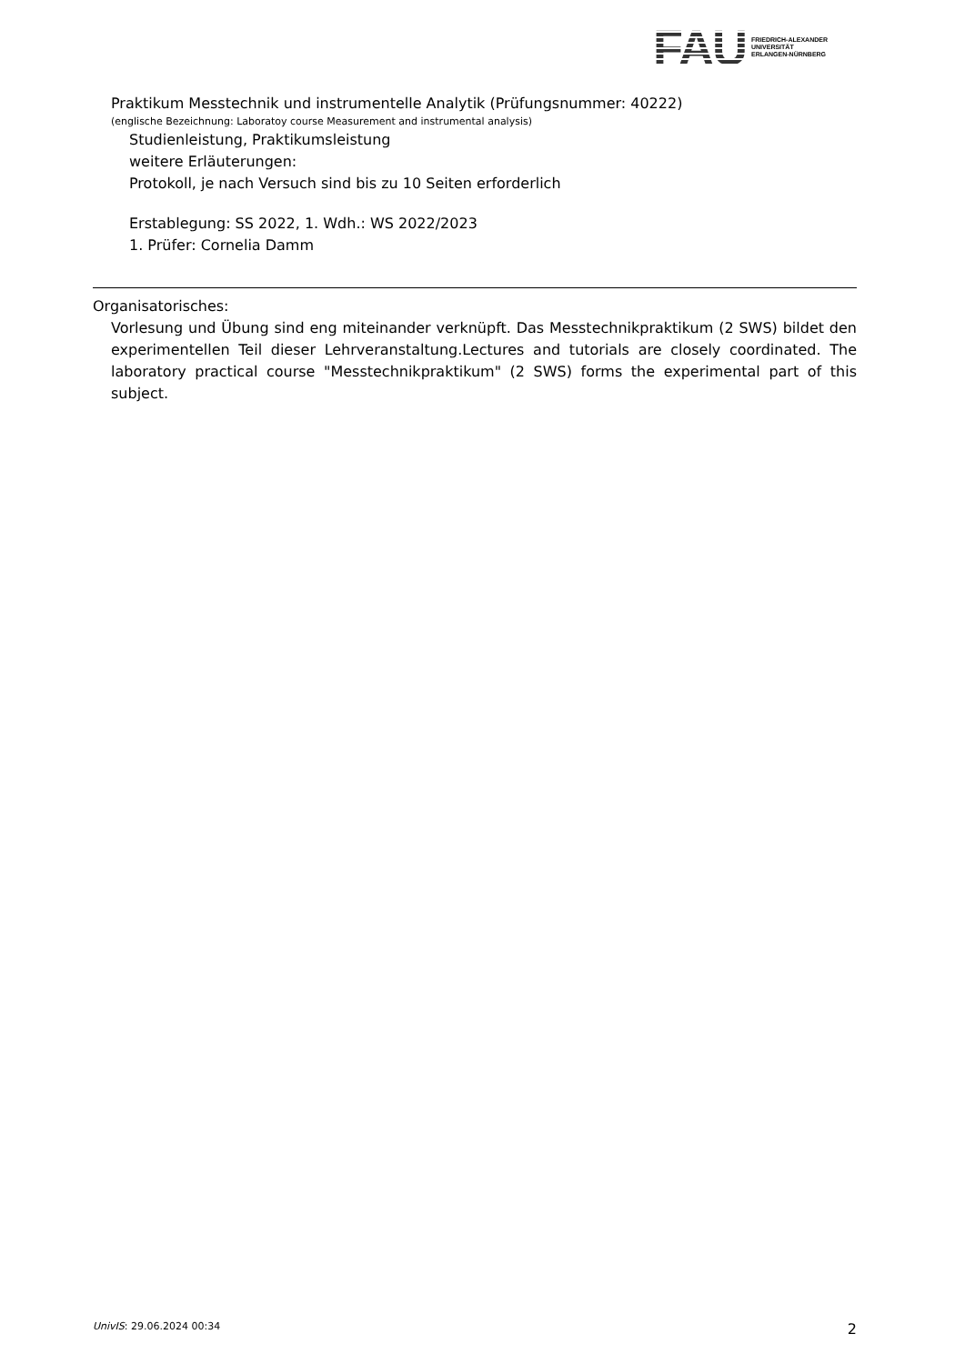FAU
FRIEDRICH-ALEXANDER
UNIVERSITÄT
ERLANGEN-NÜRNBERG
Praktikum Messtechnik und instrumentelle Analytik (Prüfungsnummer: 40222)
(englische Bezeichnung: Laboratoy course Measurement and instrumental analysis)
Studienleistung, Praktikumsleistung
weitere Erläuterungen:
Protokoll, je nach Versuch sind bis zu 10 Seiten erforderlich
Erstablegung: SS 2022, 1. Wdh.: WS 2022/2023
1. Prüfer: Cornelia Damm
Organisatorisches:
Vorlesung und Übung sind eng miteinander verknüpft. Das Messtechnikpraktikum (2 SWS) bildet den experimentellen Teil dieser Lehrveranstaltung.Lectures and tutorials are closely coordinated. The laboratory practical course "Messtechnikpraktikum" (2 SWS) forms the experimental part of this subject.
UnivIS: 29.06.2024 00:34 2